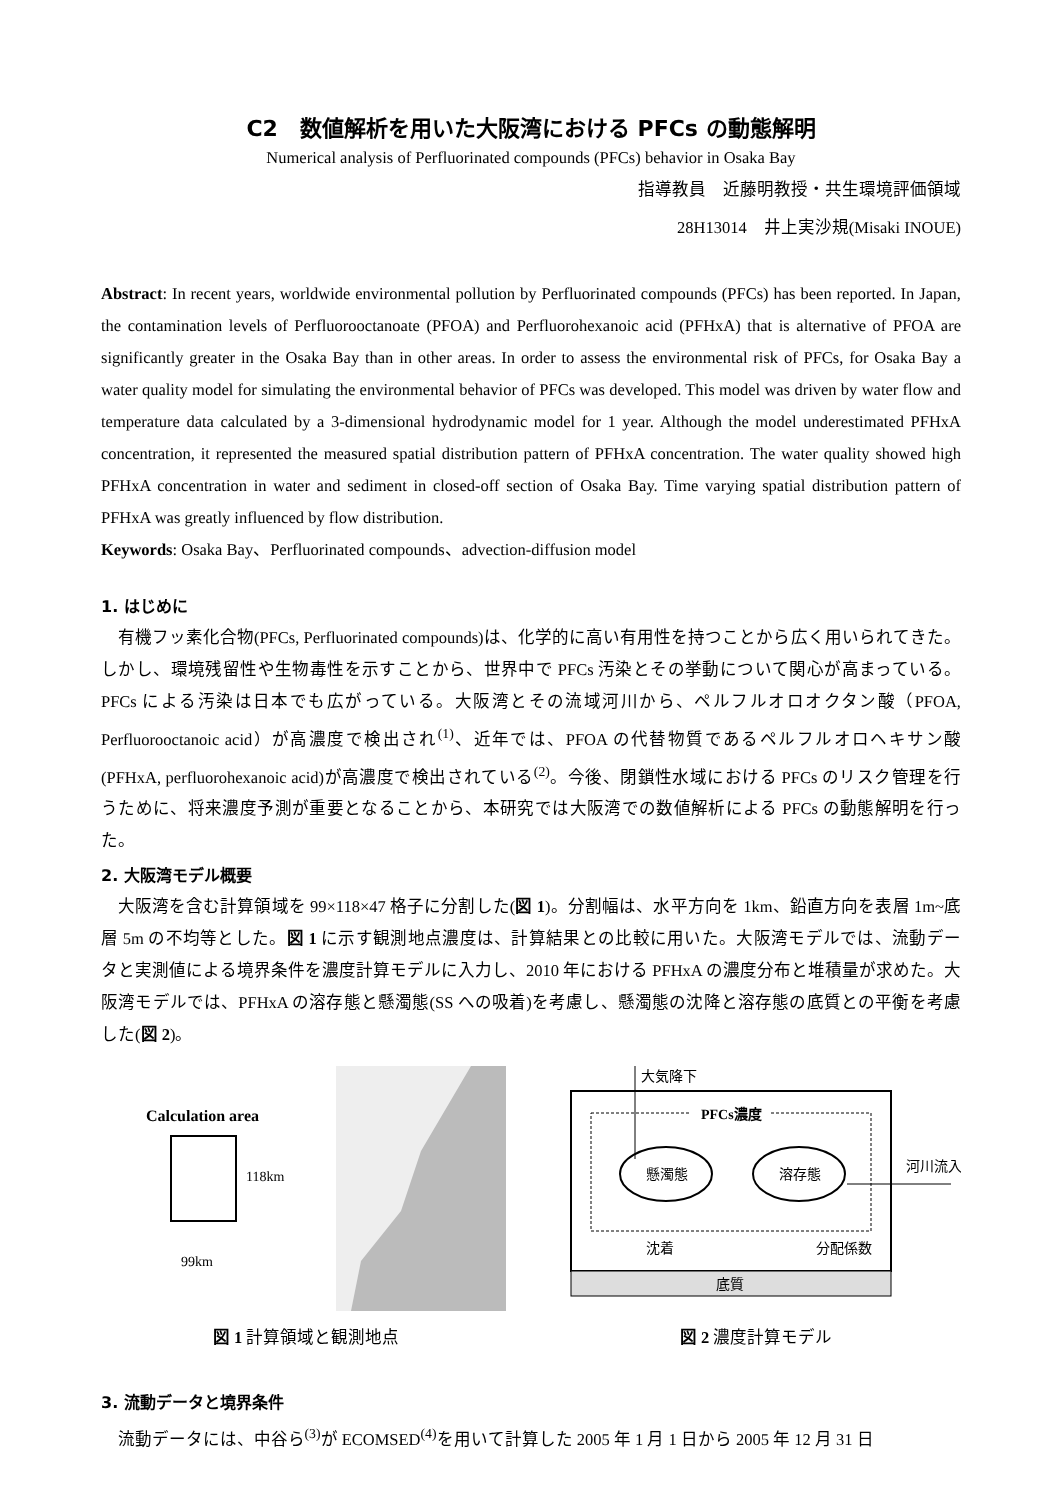C2　数値解析を用いた大阪湾における PFCs の動態解明
Numerical analysis of Perfluorinated compounds (PFCs) behavior in Osaka Bay
指導教員　近藤明教授・共生環境評価領域
28H13014　井上実沙規(Misaki INOUE)
Abstract: In recent years, worldwide environmental pollution by Perfluorinated compounds (PFCs) has been reported. In Japan, the contamination levels of Perfluorooctanoate (PFOA) and Perfluorohexanoic acid (PFHxA) that is alternative of PFOA are significantly greater in the Osaka Bay than in other areas. In order to assess the environmental risk of PFCs, for Osaka Bay a water quality model for simulating the environmental behavior of PFCs was developed. This model was driven by water flow and temperature data calculated by a 3-dimensional hydrodynamic model for 1 year. Although the model underestimated PFHxA concentration, it represented the measured spatial distribution pattern of PFHxA concentration. The water quality showed high PFHxA concentration in water and sediment in closed-off section of Osaka Bay. Time varying spatial distribution pattern of PFHxA was greatly influenced by flow distribution.
Keywords: Osaka Bay、Perfluorinated compounds、advection-diffusion model
1. はじめに
有機フッ素化合物(PFCs, Perfluorinated compounds)は、化学的に高い有用性を持つことから広く用いられてきた。しかし、環境残留性や生物毒性を示すことから、世界中で PFCs 汚染とその挙動について関心が高まっている。PFCs による汚染は日本でも広がっている。大阪湾とその流域河川から、ペルフルオロオクタン酸（PFOA, Perfluorooctanoic acid）が高濃度で検出され<sup>(1)</sup>、近年では、PFOA の代替物質であるペルフルオロヘキサン酸(PFHxA, perfluorohexanoic acid)が高濃度で検出されている<sup>(2)</sup>。今後、閉鎖性水域における PFCs のリスク管理を行うために、将来濃度予測が重要となることから、本研究では大阪湾での数値解析による PFCs の動態解明を行った。
2. 大阪湾モデル概要
大阪湾を含む計算領域を 99×118×47 格子に分割した(図 1)。分割幅は、水平方向を 1km、鉛直方向を表層 1m~底層 5m の不均等とした。図 1 に示す観測地点濃度は、計算結果との比較に用いた。大阪湾モデルでは、流動データと実測値による境界条件を濃度計算モデルに入力し、2010 年における PFHxA の濃度分布と堆積量が求めた。大阪湾モデルでは、PFHxA の溶存態と懸濁態(SS への吸着)を考慮し、懸濁態の沈降と溶存態の底質との平衡を考慮した(図 2)。
Calculation area
118km
99km
図 1 計算領域と観測地点
大気降下
PFCs濃度
懸濁態
溶存態
河川流入
沈着
分配係数
底質
図 2 濃度計算モデル
3. 流動データと境界条件
流動データには、中谷ら<sup>(3)</sup>が ECOMSED<sup>(4)</sup>を用いて計算した 2005 年 1 月 1 日から 2005 年 12 月 31 日